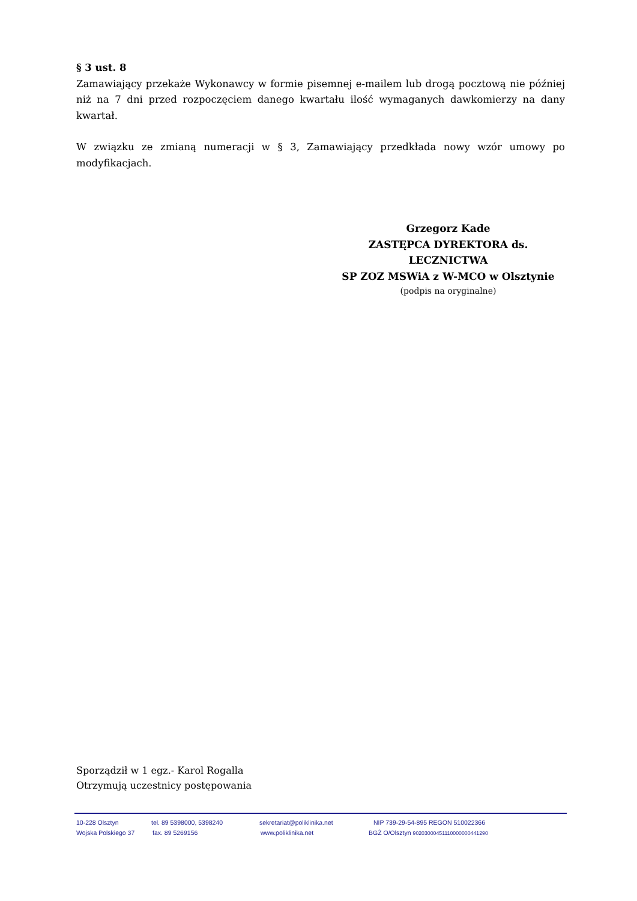§ 3 ust. 8
Zamawiający przekaże Wykonawcy w formie pisemnej e-mailem lub drogą pocztową nie później niż na 7 dni przed rozpoczęciem danego kwartału ilość wymaganych dawkomierzy na dany kwartał.
W związku ze zmianą numeracji w § 3, Zamawiający przedkłada nowy wzór umowy po modyfikacjach.
Grzegorz Kade
ZASTĘPCA DYREKTORA ds. LECZNICTWA
SP ZOZ MSWiA z W-MCO w Olsztynie
(podpis na oryginalne)
Sporządził w 1 egz.- Karol Rogalla
Otrzymują uczestnicy postępowania
10-228 Olsztyn tel. 89 5398000, 5398240 sekretariat@poliklinika.net NIP 739-29-54-895 REGON 510022366
Wojska Polskiego 37 fax. 89 5269156 www.poliklinika.net BGŻ O/Olsztyn 90203000451110000000441290